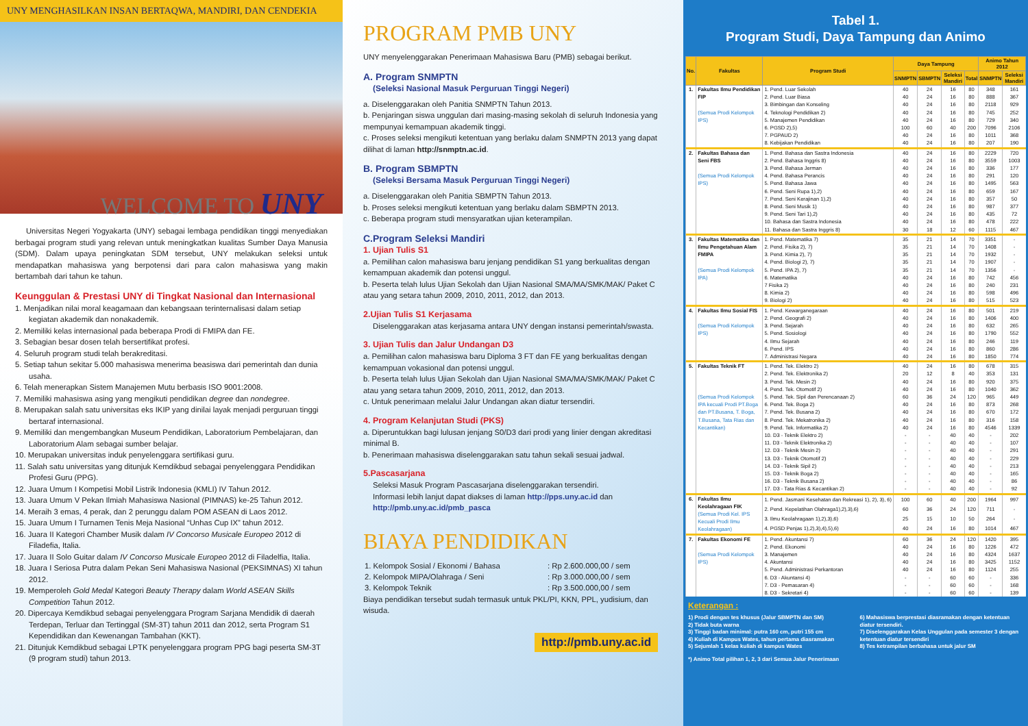UNY MENGHASILKAN INSAN BERTAQWA, MANDIRI, DAN CENDEKIA
WELCOME TO UNY
Universitas Negeri Yogyakarta (UNY) sebagai lembaga pendidikan tinggi menyediakan berbagai program studi yang relevan untuk meningkatkan kualitas Sumber Daya Manusia (SDM). Dalam upaya peningkatan SDM tersebut, UNY melakukan seleksi untuk mendapatkan mahasiswa yang berpotensi dari para calon mahasiswa yang makin bertambah dari tahun ke tahun.
Keunggulan & Prestasi UNY di Tingkat Nasional dan Internasional
1. Menjadikan nilai moral keagamaan dan kebangsaan terinternalisasi dalam setiap kegiatan akademik dan nonakademik.
2. Memiliki kelas internasional pada beberapa Prodi di FMIPA dan FE.
3. Sebagian besar dosen telah bersertifikat profesi.
4. Seluruh program studi telah berakreditasi.
5. Setiap tahun sekitar 5.000 mahasiswa menerima beasiswa dari pemerintah dan dunia usaha.
6. Telah menerapkan Sistem Manajemen Mutu berbasis ISO 9001:2008.
7. Memiliki mahasiswa asing yang mengikuti pendidikan degree dan nondegree.
8. Merupakan salah satu universitas eks IKIP yang dinilai layak menjadi perguruan tinggi bertaraf internasional.
9. Memiliki dan mengembangkan Museum Pendidikan, Laboratorium Pembelajaran, dan Laboratorium Alam sebagai sumber belajar.
10. Merupakan universitas induk penyelenggara sertifikasi guru.
11. Salah satu universitas yang ditunjuk Kemdikbud sebagai penyelenggara Pendidikan Profesi Guru (PPG).
12. Juara Umum I Kompetisi Mobil Listrik Indonesia (KMLI) IV Tahun 2012.
13. Juara Umum V Pekan Ilmiah Mahasiswa Nasional (PIMNAS) ke-25 Tahun 2012.
14. Meraih 3 emas, 4 perak, dan 2 perunggu dalam POM ASEAN di Laos 2012.
15. Juara Umum I Turnamen Tenis Meja Nasional “Unhas Cup IX” tahun 2012.
16. Juara II Kategori Chamber Musik dalam IV Concorso Musicale Europeo 2012 di Filadefia, Italia.
17. Juara II Solo Guitar dalam IV Concorso Musicale Europeo 2012 di Filadelfia, Italia.
18. Juara I Seriosa Putra dalam Pekan Seni Mahasiswa Nasional (PEKSIMNAS) XI tahun 2012.
19. Memperoleh Gold Medal Kategori Beauty Therapy dalam World ASEAN Skills Competition Tahun 2012.
20. Dipercaya Kemdikbud sebagai penyelenggara Program Sarjana Mendidik di daerah Terdepan, Terluar dan Tertinggal (SM-3T) tahun 2011 dan 2012, serta Program S1 Kependidikan dan Kewenangan Tambahan (KKT).
21. Ditunjuk Kemdikbud sebagai LPTK penyelenggara program PPG bagi peserta SM-3T (9 program studi) tahun 2013.
PROGRAM PMB UNY
UNY menyelenggarakan Penerimaan Mahasiswa Baru (PMB) sebagai berikut.
A. Program SNMPTN
(Seleksi Nasional Masuk Perguruan Tinggi Negeri)
a. Diselenggarakan oleh Panitia SNMPTN Tahun 2013.
b. Penjaringan siswa unggulan dari masing-masing sekolah di seluruh Indonesia yang mempunyai kemampuan akademik tinggi.
c. Proses seleksi mengikuti ketentuan yang berlaku dalam SNMPTN 2013 yang dapat dilihat di laman http://snmptn.ac.id.
B. Program SBMPTN
(Seleksi Bersama Masuk Perguruan Tinggi Negeri)
a. Diselenggarakan oleh Panitia SBMPTN Tahun 2013.
b. Proses seleksi mengikuti ketentuan yang berlaku dalam SBMPTN 2013.
c. Beberapa program studi mensyaratkan ujian keterampilan.
C.Program Seleksi Mandiri
1. Ujian Tulis S1
a. Pemilihan calon mahasiswa baru jenjang pendidikan S1 yang berkualitas dengan kemampuan akademik dan potensi unggul.
b. Peserta telah lulus Ujian Sekolah dan Ujian Nasional SMA/MA/SMK/MAK/ Paket C atau yang setara tahun 2009, 2010, 2011, 2012, dan 2013.
2.Ujian Tulis S1 Kerjasama
Diselenggarakan atas kerjasama antara UNY dengan instansi pemerintah/swasta.
3. Ujian Tulis dan Jalur Undangan D3
a. Pemilihan calon mahasiswa baru Diploma 3 FT dan FE yang berkualitas dengan kemampuan vokasional dan potensi unggul.
b. Peserta telah lulus Ujian Sekolah dan Ujian Nasional SMA/MA/SMK/MAK/ Paket C atau yang setara tahun 2009, 2010, 2011, 2012, dan 2013.
c. Untuk penerimaan melalui Jalur Undangan akan diatur tersendiri.
4. Program Kelanjutan Studi (PKS)
a. Diperuntukkan bagi lulusan jenjang S0/D3 dari prodi yang linier dengan akreditasi minimal B.
b. Penerimaan mahasiswa diselenggarakan satu tahun sekali sesuai jadwal.
5.Pascasarjana
Seleksi Masuk Program Pascasarjana diselenggarakan tersendiri.
Informasi lebih lanjut dapat diakses di laman http://pps.uny.ac.id dan http://pmb.uny.ac.id/pmb_pasca
BIAYA PENDIDIKAN
| 1. Kelompok Sosial / Ekonomi / Bahasa | : Rp 2.600.000,00 / sem |
| 2. Kelompok MIPA/Olahraga / Seni | : Rp 3.000.000,00 / sem |
| 3. Kelompok Teknik | : Rp 3.500.000,00 / sem |
Biaya pendidikan tersebut sudah termasuk untuk PKL/PI, KKN, PPL, yudisium, dan wisuda.
http://pmb.uny.ac.id
Tabel 1.
Program Studi, Daya Tampung dan Animo
| No. | Fakultas | Program Studi | Daya Tampung | | | | Animo Tahun 2012 | |
| --- | --- | --- | --- | --- | --- | --- | --- | --- |
| | | | SNMPTN | SBMPTN | Seleksi Mandiri | Total | SNMPTN | Seleksi Mandiri |
| 1. | Fakultas Ilmu Pendidikan FIP (Semua Prodi Kelompok IPS) | 1. Pend. Luar Sekolah | 40 | 24 | 16 | 80 | 348 | 161 |
| | | 2. Pend. Luar Biasa | 40 | 24 | 16 | 80 | 888 | 367 |
| | | 3. Bimbingan dan Konseling | 40 | 24 | 16 | 80 | 2118 | 929 |
| | | 4. Teknologi Pendidikan 2) | 40 | 24 | 16 | 80 | 745 | 252 |
| | | 5. Manajemen Pendidikan | 40 | 24 | 16 | 80 | 729 | 340 |
| | | 6. PGSD 2),5) | 100 | 60 | 40 | 200 | 7096 | 2106 |
| | | 7. PGPAUD 2) | 40 | 24 | 16 | 80 | 1011 | 368 |
| | | 8. Kebijakan Pendidikan | 40 | 24 | 16 | 80 | 207 | 190 |
| 2. | Fakultas Bahasa dan Seni FBS (Semua Prodi Kelompok IPS) | 1. Pend. Bahasa dan Sastra Indonesia | 40 | 24 | 16 | 80 | 2229 | 720 |
| | | 2. Pend. Bahasa Inggris 8) | 40 | 24 | 16 | 80 | 3559 | 1003 |
| | | 3. Pend. Bahasa Jerman | 40 | 24 | 16 | 80 | 336 | 177 |
| | | 4. Pend. Bahasa Perancis | 40 | 24 | 16 | 80 | 291 | 120 |
| | | 5. Pend. Bahasa Jawa | 40 | 24 | 16 | 80 | 1495 | 563 |
| | | 6. Pend. Seni Rupa 1),2) | 40 | 24 | 16 | 80 | 659 | 167 |
| | | 7. Pend. Seni Kerajinan 1),2) | 40 | 24 | 16 | 80 | 357 | 50 |
| | | 8. Pend. Seni Musik 1) | 40 | 24 | 16 | 80 | 987 | 377 |
| | | 9. Pend. Seni Tari 1),2) | 40 | 24 | 16 | 80 | 435 | 72 |
| | | 10. Bahasa dan Sastra Indonesia | 40 | 24 | 16 | 80 | 478 | 222 |
| | | 11. Bahasa dan Sastra Inggris 8) | 30 | 18 | 12 | 60 | 1115 | 467 |
| 3. | Fakultas Matematika dan Ilmu Pengetahuan Alam FMIPA (Semua Prodi Kelompok IPA) | 1. Pend. Matematika 7) | 35 | 21 | 14 | 70 | 3351 | - |
| | | 2. Pend. Fisika 2), 7) | 35 | 21 | 14 | 70 | 1408 | - |
| | | 3. Pend. Kimia 2), 7) | 35 | 21 | 14 | 70 | 1932 | - |
| | | 4. Pend. Biologi 2), 7) | 35 | 21 | 14 | 70 | 1907 | - |
| | | 5. Pend. IPA 2), 7) | 35 | 21 | 14 | 70 | 1356 | - |
| | | 6. Matematika | 40 | 24 | 16 | 80 | 742 | 456 |
| | | 7 Fisika 2) | 40 | 24 | 16 | 80 | 240 | 231 |
| | | 8. Kimia 2) | 40 | 24 | 16 | 80 | 598 | 496 |
| | | 9. Biologi 2) | 40 | 24 | 16 | 80 | 515 | 523 |
| 4. | Fakultas Ilmu Sosial FIS (Semua Prodi Kelompok IPS) | 1. Pend. Kewarganegaraan | 40 | 24 | 16 | 80 | 501 | 219 |
| | | 2. Pend. Geografi 2) | 40 | 24 | 16 | 80 | 1406 | 400 |
| | | 3. Pend. Sejarah | 40 | 24 | 16 | 80 | 632 | 265 |
| | | 5. Pend. Sosiologi | 40 | 24 | 16 | 80 | 1790 | 552 |
| | | 4. Ilmu Sejarah | 40 | 24 | 16 | 80 | 246 | 119 |
| | | 6. Pend. IPS | 40 | 24 | 16 | 80 | 860 | 286 |
| | | 7. Administrasi Negara | 40 | 24 | 16 | 80 | 1850 | 774 |
| 5. | Fakultas Teknik FT (Semua Prodi Kelompok IPA kecuali Prodi PT.Boga dan PT.Busana, T. Boga, T.Busana, Tata Rias dan Kecantikan) | 1. Pend. Tek. Elektro 2) | 40 | 24 | 16 | 80 | 678 | 315 |
| | | 2. Pend. Tek. Elektronika 2) | 20 | 12 | 8 | 40 | 353 | 131 |
| | | 3. Pend. Tek. Mesin 2) | 40 | 24 | 16 | 80 | 920 | 375 |
| | | 4. Pend. Tek. Otomotif 2) | 40 | 24 | 16 | 80 | 1040 | 362 |
| | | 5. Pend. Tek. Sipil dan Perencanaan 2) | 60 | 36 | 24 | 120 | 965 | 449 |
| | | 6. Pend. Tek. Boga 2) | 40 | 24 | 16 | 80 | 873 | 268 |
| | | 7. Pend. Tek. Busana 2) | 40 | 24 | 16 | 80 | 670 | 172 |
| | | 8. Pend. Tek. Mekatronika 2) | 40 | 24 | 16 | 80 | 316 | 158 |
| | | 9. Pend. Tek. Informatika 2) | 40 | 24 | 16 | 80 | 4546 | 1339 |
| | | 10. D3 - Teknik Elektro 2) | - | - | 40 | 40 | - | 202 |
| | | 11. D3 - Teknik Elektronika 2) | - | - | 40 | 40 | - | 107 |
| | | 12. D3 - Teknik Mesin 2) | - | - | 40 | 40 | - | 291 |
| | | 13. D3 - Teknik Otomotif 2) | - | - | 40 | 40 | - | 229 |
| | | 14. D3 - Teknik Sipil 2) | - | - | 40 | 40 | - | 213 |
| | | 15. D3 - Teknik Boga 2) | - | - | 40 | 40 | - | 165 |
| | | 16. D3 - Teknik Busana 2) | - | - | 40 | 40 | - | 86 |
| | | 17. D3 - Tata Rias & Kecantikan 2) | - | - | 40 | 40 | - | 92 |
| 6. | Fakultas Ilmu Keolahragaan FIK (Semua Prodi Kel. IPS Kecuali Prodi Ilmu Keolahragaan) | 1. Pend. Jasmani Kesehatan dan Rekreasi 1), 2), 3), 6) | 100 | 60 | 40 | 200 | 1964 | 997 |
| | | 2. Pend. Kepelatihan Olahraga1),2),3),6) | 60 | 36 | 24 | 120 | 711 | - |
| | | 3. Ilmu Keolahragaan 1),2),3),6) | 25 | 15 | 10 | 50 | 264 | - |
| | | 4. PGSD Penjas 1),2),3),4),5),6) | 40 | 24 | 16 | 80 | 1014 | 467 |
| 7. | Fakultas Ekonomi FE (Semua Prodi Kelompok IPS) | 1. Pend. Akuntansi 7) | 60 | 36 | 24 | 120 | 1420 | 395 |
| | | 2. Pend. Ekonomi | 40 | 24 | 16 | 80 | 1226 | 472 |
| | | 3. Manajemen | 40 | 24 | 16 | 80 | 4324 | 1637 |
| | | 4. Akuntansi | 40 | 24 | 16 | 80 | 3425 | 1152 |
| | | 5. Pend. Administrasi Perkantoran | 40 | 24 | 16 | 80 | 1124 | 255 |
| | | 6. D3 - Akuntansi 4) | - | - | 60 | 60 | - | 336 |
| | | 7. D3 - Pemasaran 4) | - | - | 60 | 60 | - | 168 |
| | | 8. D3 - Sekretari 4) | - | - | 60 | 60 | - | 139 |
Keterangan :
1) Prodi dengan tes khusus (Jalur SBMPTN dan SM)
2) Tidak buta warna
3) Tinggi badan minimal: putra 160 cm, putri 155 cm
4) Kuliah di Kampus Wates, tahun pertama diasramakan
5) Sejumlah 1 kelas kuliah di kampus Wates
6) Mahasiswa berprestasi diasramakan dengan ketentuan diatur tersendiri.
7) Diselenggarakan Kelas Unggulan pada semester 3 dengan ketentuan diatur tersendiri
8) Tes ketrampilan berbahasa untuk jalur SM
*) Animo Total pilihan 1, 2, 3 dari Semua Jalur Penerimaan